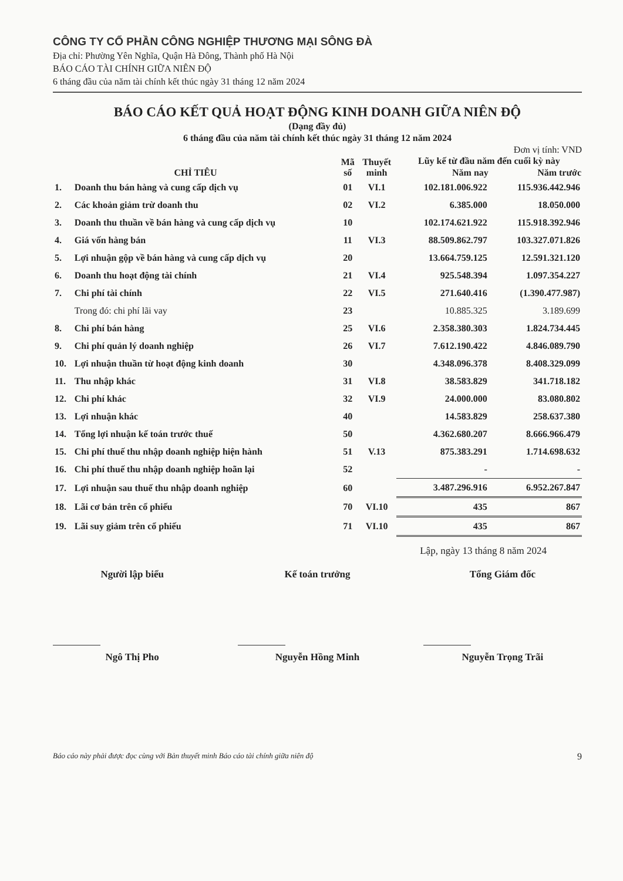CÔNG TY CỔ PHẦN CÔNG NGHIỆP THƯƠNG MẠI SÔNG ĐÀ
Địa chỉ: Phường Yên Nghĩa, Quận Hà Đông, Thành phố Hà Nội
BÁO CÁO TÀI CHÍNH GIỮA NIÊN ĐỘ
6 tháng đầu của năm tài chính kết thúc ngày 31 tháng 12 năm 2024
BÁO CÁO KẾT QUẢ HOẠT ĐỘNG KINH DOANH GIỮA NIÊN ĐỘ
(Dạng đầy đủ)
6 tháng đầu của năm tài chính kết thúc ngày 31 tháng 12 năm 2024
Đơn vị tính: VND
| CHỈ TIÊU | | Mã số | Thuyết minh | Lũy kế từ đầu năm đến cuối kỳ này | |
| --- | --- | --- | --- | --- | --- |
| | | | | Năm nay | Năm trước |
| 1. | Doanh thu bán hàng và cung cấp dịch vụ | 01 | VI.1 | 102.181.006.922 | 115.936.442.946 |
| 2. | Các khoản giảm trừ doanh thu | 02 | VI.2 | 6.385.000 | 18.050.000 |
| 3. | Doanh thu thuần về bán hàng và cung cấp dịch vụ | 10 | | 102.174.621.922 | 115.918.392.946 |
| 4. | Giá vốn hàng bán | 11 | VI.3 | 88.509.862.797 | 103.327.071.826 |
| 5. | Lợi nhuận gộp về bán hàng và cung cấp dịch vụ | 20 | | 13.664.759.125 | 12.591.321.120 |
| 6. | Doanh thu hoạt động tài chính | 21 | VI.4 | 925.548.394 | 1.097.354.227 |
| 7. | Chi phí tài chính | 22 | VI.5 | 271.640.416 | (1.390.477.987) |
| | Trong đó: chi phí lãi vay | 23 | | 10.885.325 | 3.189.699 |
| 8. | Chi phí bán hàng | 25 | VI.6 | 2.358.380.303 | 1.824.734.445 |
| 9. | Chi phí quản lý doanh nghiệp | 26 | VI.7 | 7.612.190.422 | 4.846.089.790 |
| 10. | Lợi nhuận thuần từ hoạt động kinh doanh | 30 | | 4.348.096.378 | 8.408.329.099 |
| 11. | Thu nhập khác | 31 | VI.8 | 38.583.829 | 341.718.182 |
| 12. | Chi phí khác | 32 | VI.9 | 24.000.000 | 83.080.802 |
| 13. | Lợi nhuận khác | 40 | | 14.583.829 | 258.637.380 |
| 14. | Tổng lợi nhuận kế toán trước thuế | 50 | | 4.362.680.207 | 8.666.966.479 |
| 15. | Chi phí thuế thu nhập doanh nghiệp hiện hành | 51 | V.13 | 875.383.291 | 1.714.698.632 |
| 16. | Chi phí thuế thu nhập doanh nghiệp hoãn lại | 52 | | - | - |
| 17. | Lợi nhuận sau thuế thu nhập doanh nghiệp | 60 | | 3.487.296.916 | 6.952.267.847 |
| 18. | Lãi cơ bản trên cổ phiếu | 70 | VI.10 | 435 | 867 |
| 19. | Lãi suy giảm trên cổ phiếu | 71 | VI.10 | 435 | 867 |
Lập, ngày 13 tháng 8 năm 2024
Người lập biểu
Ngô Thị Pho
Kế toán trưởng
Nguyễn Hồng Minh
Tổng Giám đốc
Nguyễn Trọng Trãi
Báo cáo này phải được đọc cùng với Bản thuyết minh Báo cáo tài chính giữa niên độ 9